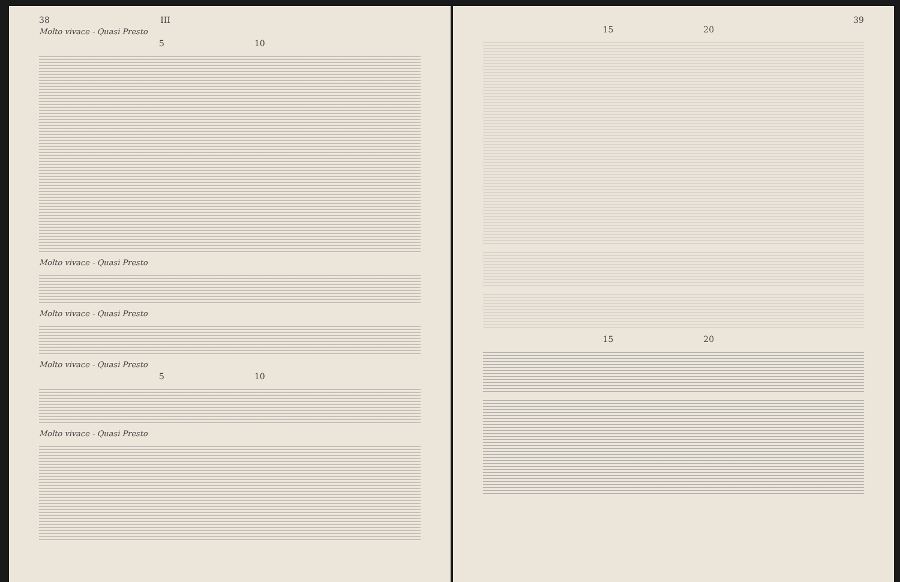38 III
Molto vivace - Quasi Presto
5 10
Molto vivace - Quasi Presto
Molto vivace - Quasi Presto
Molto vivace - Quasi Presto
5 10
Molto vivace - Quasi Presto
39
15 20
15 20